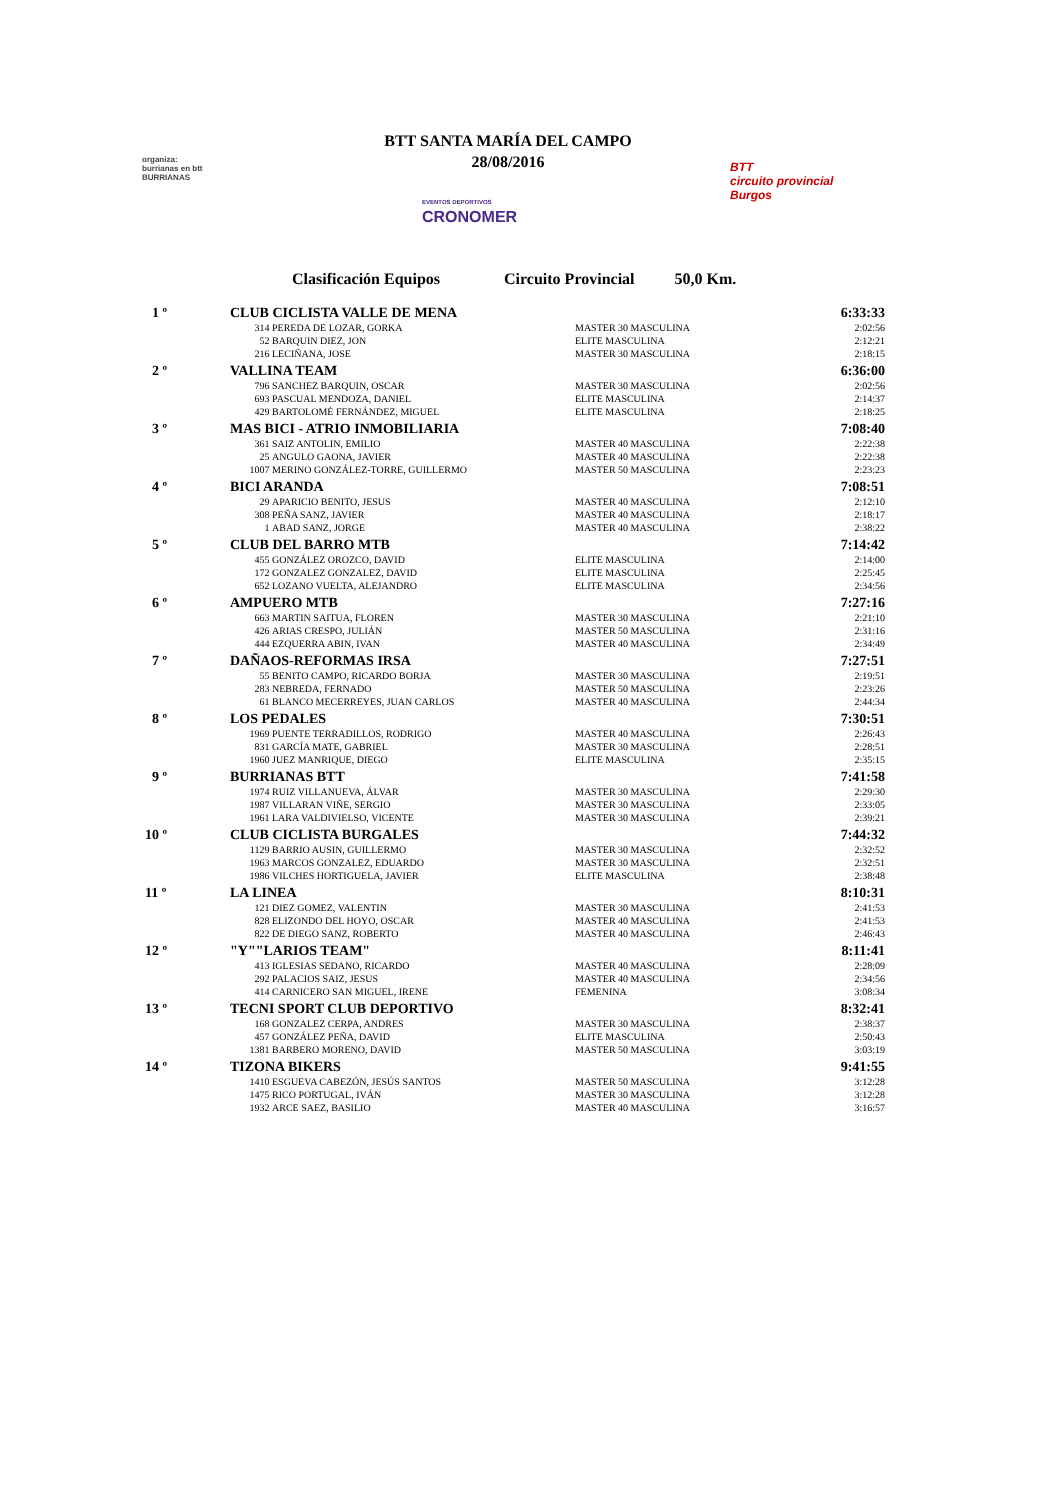BTT SANTA MARÍA DEL CAMPO
28/08/2016
organiza:
burrianas en btt
BURRIANAS
EVENTOS DEPORTIVOS
CRONOMER
BTT
circuito provincial
Burgos
Clasificación Equipos Circuito Provincial 50,0 Km.
| 1 º | CLUB CICLISTA VALLE DE MENA | | | 6:33:33 |
| | 314 | PEREDA DE LOZAR, GORKA | MASTER 30 MASCULINA | 2:02:56 |
| | 52 | BARQUIN DIEZ, JON | ELITE MASCULINA | 2:12:21 |
| | 216 | LECIÑANA, JOSE | MASTER 30 MASCULINA | 2:18:15 |
| 2 º | VALLINA TEAM | | | 6:36:00 |
| | 796 | SANCHEZ BARQUIN, OSCAR | MASTER 30 MASCULINA | 2:02:56 |
| | 693 | PASCUAL MENDOZA, DANIEL | ELITE MASCULINA | 2:14:37 |
| | 429 | BARTOLOMÉ FERNÁNDEZ, MIGUEL | ELITE MASCULINA | 2:18:25 |
| 3 º | MAS BICI - ATRIO INMOBILIARIA | | | 7:08:40 |
| | 361 | SAIZ ANTOLIN, EMILIO | MASTER 40 MASCULINA | 2:22:38 |
| | 25 | ANGULO GAONA, JAVIER | MASTER 40 MASCULINA | 2:22:38 |
| | 1007 | MERINO GONZÁLEZ-TORRE, GUILLERMO | MASTER 50 MASCULINA | 2:23:23 |
| 4 º | BICI ARANDA | | | 7:08:51 |
| | 29 | APARICIO BENITO, JESUS | MASTER 40 MASCULINA | 2:12:10 |
| | 308 | PEÑA SANZ, JAVIER | MASTER 40 MASCULINA | 2:18:17 |
| | 1 | ABAD SANZ, JORGE | MASTER 40 MASCULINA | 2:38:22 |
| 5 º | CLUB DEL BARRO MTB | | | 7:14:42 |
| | 455 | GONZÁLEZ OROZCO, DAVID | ELITE MASCULINA | 2:14:00 |
| | 172 | GONZALEZ GONZALEZ, DAVID | ELITE MASCULINA | 2:25:45 |
| | 652 | LOZANO VUELTA, ALEJANDRO | ELITE MASCULINA | 2:34:56 |
| 6 º | AMPUERO MTB | | | 7:27:16 |
| | 663 | MARTIN SAITUA, FLOREN | MASTER 30 MASCULINA | 2:21:10 |
| | 426 | ARIAS CRESPO, JULIÁN | MASTER 50 MASCULINA | 2:31:16 |
| | 444 | EZQUERRA ABIN, IVAN | MASTER 40 MASCULINA | 2:34:49 |
| 7 º | DAÑAOS-REFORMAS IRSA | | | 7:27:51 |
| | 55 | BENITO CAMPO, RICARDO BORJA | MASTER 30 MASCULINA | 2:19:51 |
| | 283 | NEBREDA, FERNADO | MASTER 50 MASCULINA | 2:23:26 |
| | 61 | BLANCO MECERREYES, JUAN CARLOS | MASTER 40 MASCULINA | 2:44:34 |
| 8 º | LOS PEDALES | | | 7:30:51 |
| | 1969 | PUENTE TERRADILLOS, RODRIGO | MASTER 40 MASCULINA | 2:26:43 |
| | 831 | GARCÍA MATE, GABRIEL | MASTER 30 MASCULINA | 2:28:51 |
| | 1960 | JUEZ MANRIQUE, DIEGO | ELITE MASCULINA | 2:35:15 |
| 9 º | BURRIANAS BTT | | | 7:41:58 |
| | 1974 | RUIZ VILLANUEVA, ÁLVAR | MASTER 30 MASCULINA | 2:29:30 |
| | 1987 | VILLARAN VIÑE, SERGIO | MASTER 30 MASCULINA | 2:33:05 |
| | 1961 | LARA VALDIVIELSO, VICENTE | MASTER 30 MASCULINA | 2:39:21 |
| 10 º | CLUB CICLISTA BURGALES | | | 7:44:32 |
| | 1129 | BARRIO AUSIN, GUILLERMO | MASTER 30 MASCULINA | 2:32:52 |
| | 1963 | MARCOS GONZALEZ, EDUARDO | MASTER 30 MASCULINA | 2:32:51 |
| | 1986 | VILCHES HORTIGUELA, JAVIER | ELITE MASCULINA | 2:38:48 |
| 11 º | LA LINEA | | | 8:10:31 |
| | 121 | DIEZ GOMEZ, VALENTIN | MASTER 30 MASCULINA | 2:41:53 |
| | 828 | ELIZONDO DEL HOYO, OSCAR | MASTER 40 MASCULINA | 2:41:53 |
| | 822 | DE DIEGO SANZ, ROBERTO | MASTER 40 MASCULINA | 2:46:43 |
| 12 º | "Y""LARIOS TEAM" | | | 8:11:41 |
| | 413 | IGLESIAS SEDANO, RICARDO | MASTER 40 MASCULINA | 2:28:09 |
| | 292 | PALACIOS SAIZ, JESUS | MASTER 40 MASCULINA | 2:34:56 |
| | 414 | CARNICERO SAN MIGUEL, IRENE | FEMENINA | 3:08:34 |
| 13 º | TECNI SPORT CLUB DEPORTIVO | | | 8:32:41 |
| | 168 | GONZALEZ CERPA, ANDRES | MASTER 30 MASCULINA | 2:38:37 |
| | 457 | GONZÁLEZ PEÑA, DAVID | ELITE MASCULINA | 2:50:43 |
| | 1381 | BARBERO MORENO, DAVID | MASTER 50 MASCULINA | 3:03:19 |
| 14 º | TIZONA BIKERS | | | 9:41:55 |
| | 1410 | ESGUEVA CABEZÓN, JESÚS SANTOS | MASTER 50 MASCULINA | 3:12:28 |
| | 1475 | RICO PORTUGAL, IVÁN | MASTER 30 MASCULINA | 3:12:28 |
| | 1932 | ARCE SAEZ, BASILIO | MASTER 40 MASCULINA | 3:16:57 |